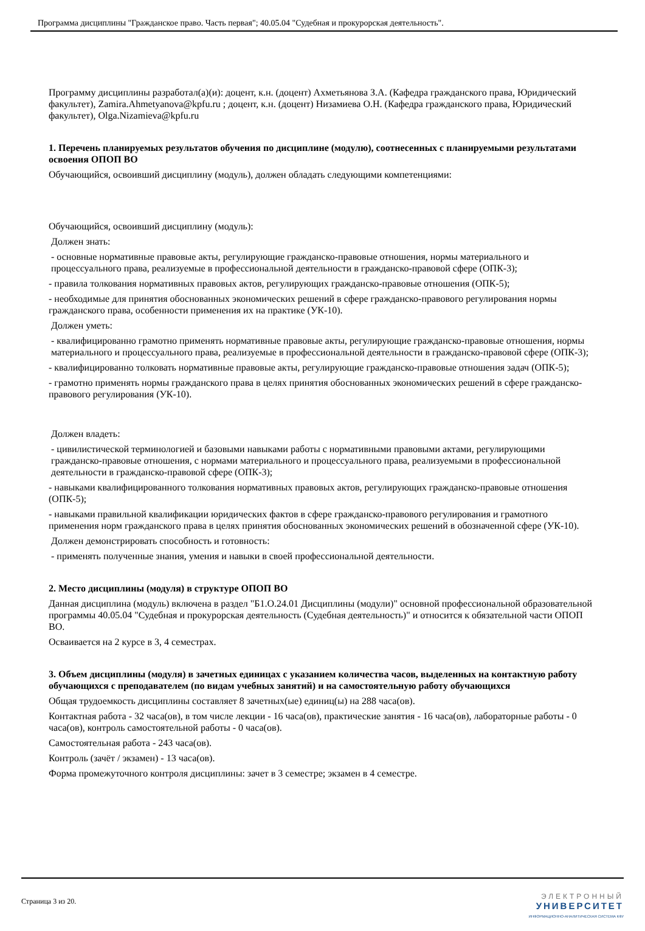Программа дисциплины "Гражданское право. Часть первая"; 40.05.04 "Судебная и прокурорская деятельность".
Программу дисциплины разработал(а)(и): доцент, к.н. (доцент) Ахметьянова З.А. (Кафедра гражданского права, Юридический факультет), Zamira.Ahmetyanova@kpfu.ru ; доцент, к.н. (доцент) Низамиева О.Н. (Кафедра гражданского права, Юридический факультет), Olga.Nizamieva@kpfu.ru
1. Перечень планируемых результатов обучения по дисциплине (модулю), соотнесенных с планируемыми результатами освоения ОПОП ВО
Обучающийся, освоивший дисциплину (модуль), должен обладать следующими компетенциями:
Обучающийся, освоивший дисциплину (модуль):
Должен знать:
- основные нормативные правовые акты, регулирующие гражданско-правовые отношения, нормы материального и процессуального права, реализуемые в профессиональной деятельности в гражданско-правовой сфере (ОПК-3);
- правила толкования нормативных правовых актов, регулирующих гражданско-правовые отношения (ОПК-5);
- необходимые для принятия обоснованных экономических решений в сфере гражданско-правового регулирования нормы гражданского права, особенности применения их на практике (УК-10).
Должен уметь:
- квалифицированно грамотно применять нормативные правовые акты, регулирующие гражданско-правовые отношения, нормы материального и процессуального права, реализуемые в профессиональной деятельности в гражданско-правовой сфере (ОПК-3);
- квалифицированно толковать нормативные правовые акты, регулирующие гражданско-правовые отношения задач (ОПК-5);
- грамотно применять нормы гражданского права в целях принятия обоснованных экономических решений в сфере гражданско-правового регулирования (УК-10).
Должен владеть:
- цивилистической терминологией и базовыми навыками работы с нормативными правовыми актами, регулирующими гражданско-правовые отношения, с нормами материального и процессуального права, реализуемыми в профессиональной деятельности в гражданско-правовой сфере (ОПК-3);
- навыками квалифицированного толкования нормативных правовых актов, регулирующих гражданско-правовые отношения (ОПК-5);
- навыками правильной квалификации юридических фактов в сфере гражданско-правового регулирования и грамотного применения норм гражданского права в целях принятия обоснованных экономических решений в обозначенной сфере (УК-10).
Должен демонстрировать способность и готовность:
- применять полученные знания, умения и навыки в своей профессиональной деятельности.
2. Место дисциплины (модуля) в структуре ОПОП ВО
Данная дисциплина (модуль) включена в раздел "Б1.О.24.01 Дисциплины (модули)" основной профессиональной образовательной программы 40.05.04 "Судебная и прокурорская деятельность (Судебная деятельность)" и относится к обязательной части ОПОП ВО.
Осваивается на 2 курсе в 3, 4 семестрах.
3. Объем дисциплины (модуля) в зачетных единицах с указанием количества часов, выделенных на контактную работу обучающихся с преподавателем (по видам учебных занятий) и на самостоятельную работу обучающихся
Общая трудоемкость дисциплины составляет 8 зачетных(ые) единиц(ы) на 288 часа(ов).
Контактная работа - 32 часа(ов), в том числе лекции - 16 часа(ов), практические занятия - 16 часа(ов), лабораторные работы - 0 часа(ов), контроль самостоятельной работы - 0 часа(ов).
Самостоятельная работа - 243 часа(ов).
Контроль (зачёт / экзамен) - 13 часа(ов).
Форма промежуточного контроля дисциплины: зачет в 3 семестре; экзамен в 4 семестре.
Страница 3 из 20.
ЭЛЕКТРОННЫЙ
УНИВЕРСИТЕТ
ИНФОРМАЦИОННО-АНАЛИТИЧЕСКАЯ СИСТЕМА КФУ